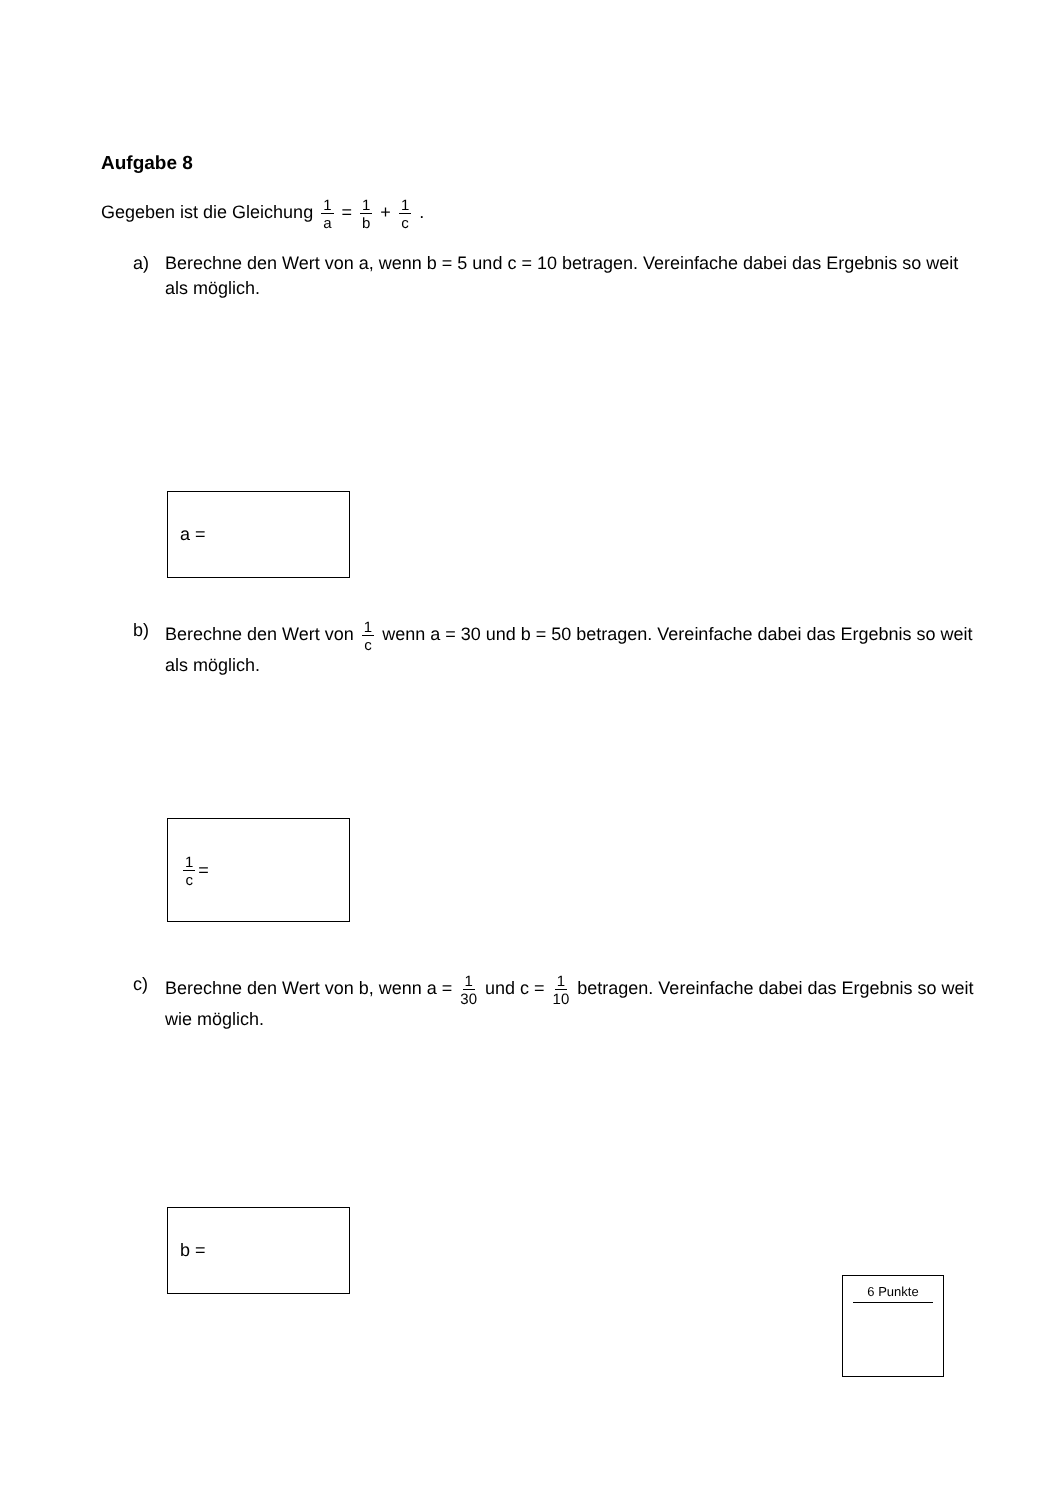Aufgabe 8
Gegeben ist die Gleichung 1 a = 1 b + 1 c .
a) Berechne den Wert von a, wenn b = 5 und c = 10 betragen. Vereinfache dabei das Ergebnis so weit als möglich.
a =
b) Berechne den Wert von 1 c wenn a = 30 und b = 50 betragen. Vereinfache dabei das Ergebnis so weit als möglich.
1 c =
c) Berechne den Wert von b, wenn a = 1 30 und c = 1 10 betragen. Vereinfache dabei das Ergebnis so weit wie möglich.
b =
6 Punkte